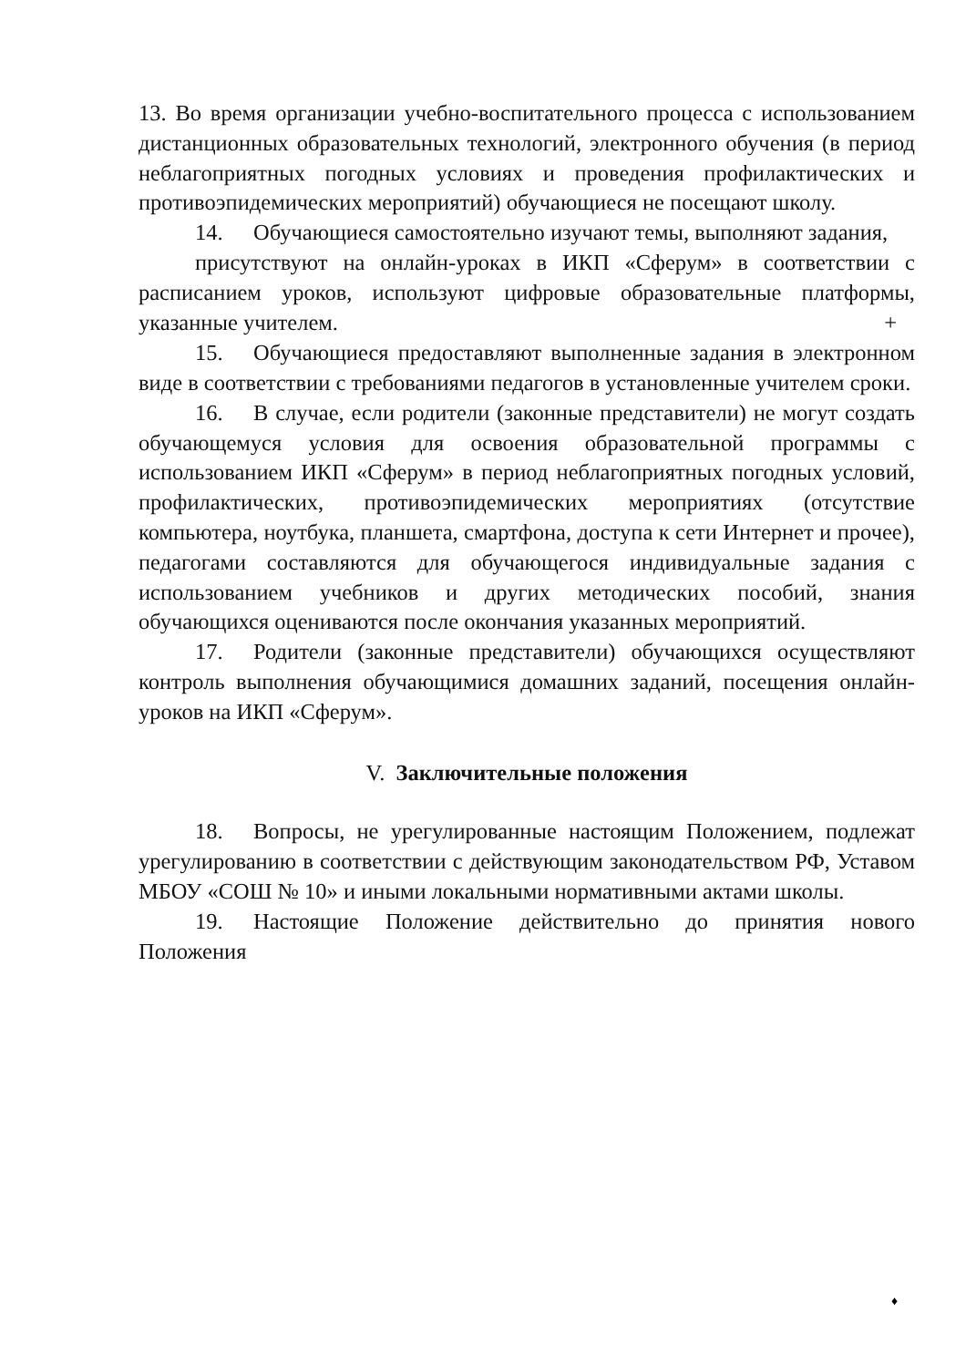13. Во время организации учебно-воспитательного процесса с использованием дистанционных образовательных технологий, электронного обучения (в период неблагоприятных погодных условиях и проведения профилактических и противоэпидемических мероприятий) обучающиеся не посещают школу.
14. Обучающиеся самостоятельно изучают темы, выполняют задания,
присутствуют на онлайн-уроках в ИКП «Сферум» в соответствии с расписанием уроков, используют цифровые образовательные платформы, указанные учителем.
+
15. Обучающиеся предоставляют выполненные задания в электронном виде в соответствии с требованиями педагогов в установленные учителем сроки.
16. В случае, если родители (законные представители) не могут создать обучающемуся условия для освоения образовательной программы с использованием ИКП «Сферум» в период неблагоприятных погодных условий, профилактических, противоэпидемических мероприятиях (отсутствие компьютера, ноутбука, планшета, смартфона, доступа к сети Интернет и прочее), педагогами составляются для обучающегося индивидуальные задания с использованием учебников и других методических пособий, знания обучающихся оцениваются после окончания указанных мероприятий.
17. Родители (законные представители) обучающихся осуществляют контроль выполнения обучающимися домашних заданий, посещения онлайн-уроков на ИКП «Сферум».
V. Заключительные положения
18. Вопросы, не урегулированные настоящим Положением, подлежат урегулированию в соответствии с действующим законодательством РФ, Уставом МБОУ «СОШ № 10» и иными локальными нормативными актами школы.
19. Настоящие Положение действительно до принятия нового Положения
♦